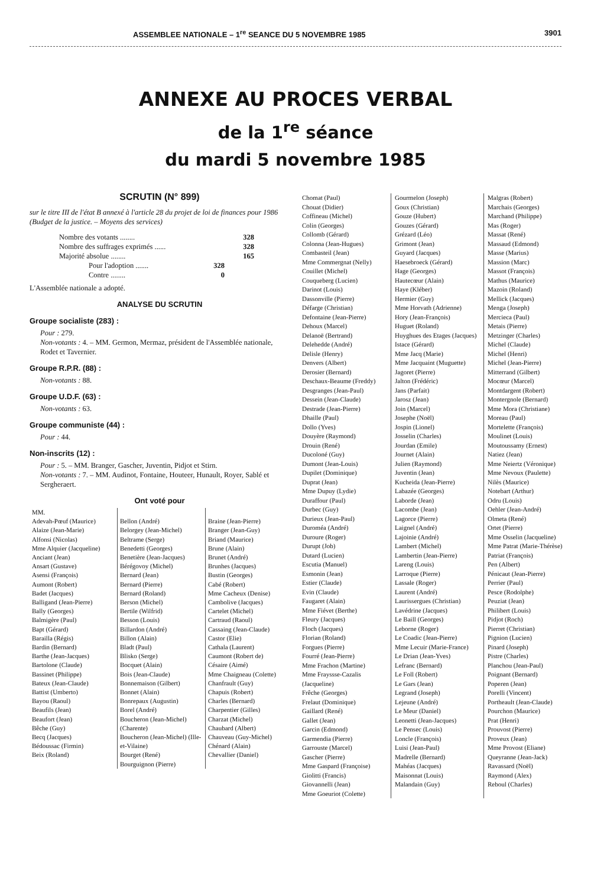ASSEMBLEE NATIONALE – 1<sup>re</sup> SEANCE DU 5 NOVEMBRE 1985 3901
ANNEXE AU PROCES VERBAL
de la 1<sup>re</sup> séance
du mardi 5 novembre 1985
SCRUTIN (N° 899)
sur le titre III de l'état B annexé à l'article 28 du projet de loi de finances pour 1986 (Budget de la justice. – Moyens des services)
Nombre des votants ........ 328
Nombre des suffrages exprimés ...... 328
Majorité absolue ........ 165
Pour l'adoption ....... 328
Contre ........ 0
L'Assemblée nationale a adopté.
ANALYSE DU SCRUTIN
Groupe socialiste (283) :
Pour : 279.
Non-votants : 4. – MM. Germon, Mermaz, président de l'Assemblée nationale, Rodet et Tavernier.
Groupe R.P.R. (88) :
Non-votants : 88.
Groupe U.D.F. (63) :
Non-votants : 63.
Groupe communiste (44) :
Pour : 44.
Non-inscrits (12) :
Pour : 5. – MM. Branger, Gascher, Juventin, Pidjot et Stirn.
Non-votants : 7. – MM. Audinot, Fontaine, Houteer, Hunault, Royer, Sablé et Sergheraert.
Ont voté pour
MM.
Adevah-Pœuf (Maurice)
Alaize (Jean-Marie)
Alfonsi (Nicolas)
Mme Alquier (Jacqueline)
Anciant (Jean)
Ansart (Gustave)
Asensi (François)
Aumont (Robert)
Badet (Jacques)
Balligand (Jean-Pierre)
Bally (Georges)
Balmigère (Paul)
Bapt (Gérard)
Barailla (Régis)
Bardin (Bernard)
Barthe (Jean-Jacques)
Bartolone (Claude)
Bassinet (Philippe)
Bateux (Jean-Claude)
Battist (Umberto)
Bayou (Raoul)
Beaufils (Jean)
Beaufort (Jean)
Bêche (Guy)
Becq (Jacques)
Bédoussac (Firmin)
Beix (Roland)
Bellon (André)
Belorgey (Jean-Michel)
Beltrame (Serge)
Benedetti (Georges)
Benetière (Jean-Jacques)
Bérégovoy (Michel)
Bernard (Jean)
Bernard (Pierre)
Bernard (Roland)
Berson (Michel)
Bertile (Wilfrid)
Besson (Louis)
Billardon (André)
Billon (Alain)
Bladt (Paul)
Blisko (Serge)
Bocquet (Alain)
Bois (Jean-Claude)
Bonnemaison (Gilbert)
Bonnet (Alain)
Bonrepaux (Augustin)
Borel (André)
Boucheron (Jean-Michel) (Charente)
Boucheron (Jean-Michel) (Ille-et-Vilaine)
Bourget (René)
Bourguignon (Pierre)
Braine (Jean-Pierre)
Branger (Jean-Guy)
Briand (Maurice)
Brune (Alain)
Brunet (André)
Brunhes (Jacques)
Bustin (Georges)
Cabé (Robert)
Mme Cacheux (Denise)
Cambolive (Jacques)
Cartelet (Michel)
Cartraud (Raoul)
Cassaing (Jean-Claude)
Castor (Elie)
Cathala (Laurent)
Caumont (Robert de)
Césaire (Aimé)
Mme Chaigneau (Colette)
Chanfrault (Guy)
Chapuis (Robert)
Charles (Bernard)
Charpentier (Gilles)
Charzat (Michel)
Chaubard (Albert)
Chauveau (Guy-Michel)
Chénard (Alain)
Chevallier (Daniel)
Chomat (Paul)
Chouat (Didier)
Coffineau (Michel)
Colin (Georges)
Collomb (Gérard)
Colonna (Jean-Hugues)
Combasteil (Jean)
Mme Commergnat (Nelly)
Couillet (Michel)
Couqueberg (Lucien)
Darinot (Louis)
Dassonville (Pierre)
Défarge (Christian)
Defontaine (Jean-Pierre)
Dehoux (Marcel)
Delanoë (Bertrand)
Delehedde (André)
Delisle (Henry)
Denvers (Albert)
Derosier (Bernard)
Deschaux-Beaume (Freddy)
Desgranges (Jean-Paul)
Dessein (Jean-Claude)
Destrade (Jean-Pierre)
Dhaille (Paul)
Dollo (Yves)
Douyère (Raymond)
Drouin (René)
Ducoloné (Guy)
Dumont (Jean-Louis)
Dupilet (Dominique)
Duprat (Jean)
Mme Dupuy (Lydie)
Duraffour (Paul)
Durbec (Guy)
Durieux (Jean-Paul)
Duroméa (André)
Duroure (Roger)
Durupt (Job)
Dutard (Lucien)
Escutia (Manuel)
Esmonin (Jean)
Estier (Claude)
Evin (Claude)
Faugaret (Alain)
Mme Fiévet (Berthe)
Fleury (Jacques)
Floch (Jacques)
Florian (Roland)
Forgues (Pierre)
Fourré (Jean-Pierre)
Mme Frachon (Martine)
Mme Frayssse-Cazalis (Jacqueline)
Frêche (Georges)
Frelaut (Dominique)
Gaillard (René)
Gallet (Jean)
Garcin (Edmond)
Garmendia (Pierre)
Garrouste (Marcel)
Gascher (Pierre)
Mme Gaspard (Françoise)
Giolitti (Francis)
Giovannelli (Jean)
Mme Goeuriot (Colette)
Gourmelon (Joseph)
Goux (Christian)
Gouze (Hubert)
Gouzes (Gérard)
Grézard (Léo)
Grimont (Jean)
Guyard (Jacques)
Haesebroeck (Gérard)
Hage (Georges)
Hautecœur (Alain)
Haye (Kléber)
Hermier (Guy)
Mme Horvath (Adrienne)
Hory (Jean-François)
Huguet (Roland)
Huyghues des Etages (Jacques)
Istace (Gérard)
Mme Jacq (Marie)
Mme Jacquaint (Muguette)
Jagoret (Pierre)
Jalton (Frédéric)
Jans (Parfait)
Jarosz (Jean)
Join (Marcel)
Josephe (Noël)
Jospin (Lionel)
Josselin (Charles)
Jourdan (Emile)
Journet (Alain)
Julien (Raymond)
Juventin (Jean)
Kucheida (Jean-Pierre)
Labazée (Georges)
Laborde (Jean)
Lacombe (Jean)
Lagorce (Pierre)
Laignel (André)
Lajoinie (André)
Lambert (Michel)
Lambertin (Jean-Pierre)
Lareng (Louis)
Larroque (Pierre)
Lassale (Roger)
Laurent (André)
Laurissergues (Christian)
Lavédrine (Jacques)
Le Baill (Georges)
Leborne (Roger)
Le Coadic (Jean-Pierre)
Mme Lecuir (Marie-France)
Le Drian (Jean-Yves)
Lefranc (Bernard)
Le Foll (Robert)
Le Gars (Jean)
Legrand (Joseph)
Lejeune (André)
Le Meur (Daniel)
Leonetti (Jean-Jacques)
Le Pensec (Louis)
Loncle (François)
Luisi (Jean-Paul)
Madrelle (Bernard)
Mahéas (Jacques)
Maisonnat (Louis)
Malandain (Guy)
Malgras (Robert)
Marchais (Georges)
Marchand (Philippe)
Mas (Roger)
Massat (René)
Massaud (Edmond)
Masse (Marius)
Massion (Marc)
Massot (François)
Mathus (Maurice)
Mazoin (Roland)
Mellick (Jacques)
Menga (Joseph)
Mercieca (Paul)
Metais (Pierre)
Metzinger (Charles)
Michel (Claude)
Michel (Henri)
Michel (Jean-Pierre)
Mitterrand (Gilbert)
Mocœur (Marcel)
Montdargent (Robert)
Montergnole (Bernard)
Mme Mora (Christiane)
Moreau (Paul)
Mortelette (François)
Moulinet (Louis)
Moutoussamy (Ernest)
Natiez (Jean)
Mme Neiertz (Véronique)
Mme Nevoux (Paulette)
Nilès (Maurice)
Notebart (Arthur)
Odru (Louis)
Oehler (Jean-André)
Olmeta (René)
Ortet (Pierre)
Mme Osselin (Jacqueline)
Mme Patrat (Marie-Thérèse)
Patriat (François)
Pen (Albert)
Pénicaut (Jean-Pierre)
Perrier (Paul)
Pesce (Rodolphe)
Peuziat (Jean)
Philibert (Louis)
Pidjot (Roch)
Pierret (Christian)
Pignion (Lucien)
Pinard (Joseph)
Pistre (Charles)
Planchou (Jean-Paul)
Poignant (Bernard)
Poperen (Jean)
Porelli (Vincent)
Portheault (Jean-Claude)
Pourchon (Maurice)
Prat (Henri)
Prouvost (Pierre)
Proveux (Jean)
Mme Provost (Eliane)
Queyranne (Jean-Jack)
Ravassard (Noël)
Raymond (Alex)
Reboul (Charles)